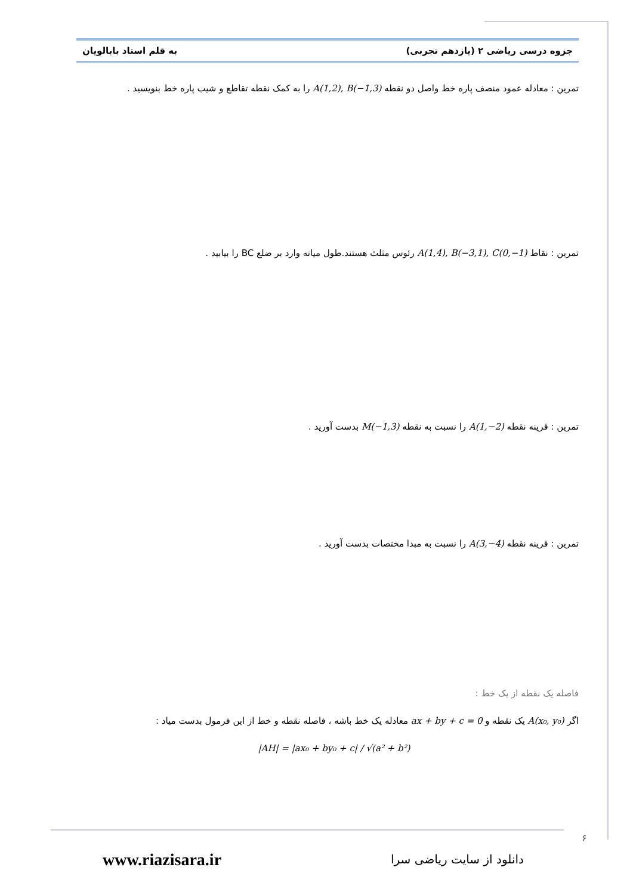به قلم استاد بابالویان جزوه درسی ریاضی ۲ (یازدهم تجربی)
تمرین : معادله عمود منصف پاره خط واصل دو نقطه A(1,2), B(−1,3) را به کمک نقطه تقاطع و شیب پاره خط بنویسید .
تمرین : نقاط A(1,4), B(−3,1), C(0,−1) رئوس مثلث هستند.طول میانه وارد بر ضلع BC را بیابید .
تمرین : قرینه نقطه A(1,−2) را نسبت به نقطه M(−1,3) بدست آورید .
تمرین : قرینه نقطه A(3,−4) را نسبت به مبدا مختصات بدست آورید .
فاصله یک نقطه از یک خط :
اگر A(x₀, y₀) یک نقطه و ax + by + c = 0 معادله یک خط باشه ، فاصله نقطه و خط از این فرمول بدست میاد :
|AH| = |ax₀ + by₀ + c| / √(a² + b²)
۶
www.riazisara.ir دانلود از سایت ریاضی سرا